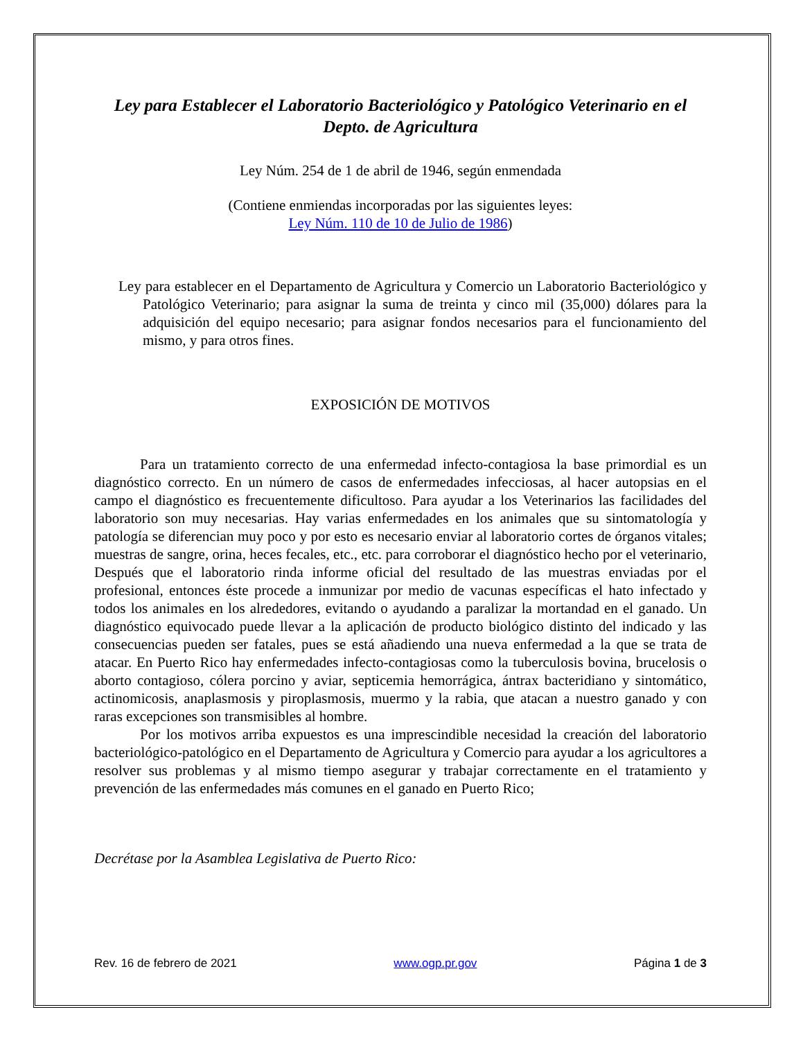Ley para Establecer el Laboratorio Bacteriológico y Patológico Veterinario en el Depto. de Agricultura
Ley Núm. 254 de 1 de abril de 1946, según enmendada
(Contiene enmiendas incorporadas por las siguientes leyes:
Ley Núm. 110 de 10 de Julio de 1986)
Ley para establecer en el Departamento de Agricultura y Comercio un Laboratorio Bacteriológico y Patológico Veterinario; para asignar la suma de treinta y cinco mil (35,000) dólares para la adquisición del equipo necesario; para asignar fondos necesarios para el funcionamiento del mismo, y para otros fines.
EXPOSICIÓN DE MOTIVOS
Para un tratamiento correcto de una enfermedad infecto-contagiosa la base primordial es un diagnóstico correcto. En un número de casos de enfermedades infecciosas, al hacer autopsias en el campo el diagnóstico es frecuentemente dificultoso. Para ayudar a los Veterinarios las facilidades del laboratorio son muy necesarias. Hay varias enfermedades en los animales que su sintomatología y patología se diferencian muy poco y por esto es necesario enviar al laboratorio cortes de órganos vitales; muestras de sangre, orina, heces fecales, etc., etc. para corroborar el diagnóstico hecho por el veterinario, Después que el laboratorio rinda informe oficial del resultado de las muestras enviadas por el profesional, entonces éste procede a inmunizar por medio de vacunas específicas el hato infectado y todos los animales en los alrededores, evitando o ayudando a paralizar la mortandad en el ganado. Un diagnóstico equivocado puede llevar a la aplicación de producto biológico distinto del indicado y las consecuencias pueden ser fatales, pues se está añadiendo una nueva enfermedad a la que se trata de atacar. En Puerto Rico hay enfermedades infecto-contagiosas como la tuberculosis bovina, brucelosis o aborto contagioso, cólera porcino y aviar, septicemia hemorrágica, ántrax bacteridiano y sintomático, actinomicosis, anaplasmosis y piroplasmosis, muermo y la rabia, que atacan a nuestro ganado y con raras excepciones son transmisibles al hombre.
Por los motivos arriba expuestos es una imprescindible necesidad la creación del laboratorio bacteriológico-patológico en el Departamento de Agricultura y Comercio para ayudar a los agricultores a resolver sus problemas y al mismo tiempo asegurar y trabajar correctamente en el tratamiento y prevención de las enfermedades más comunes en el ganado en Puerto Rico;
Decrétase por la Asamblea Legislativa de Puerto Rico:
Rev. 16 de febrero de 2021 www.ogp.pr.gov Página 1 de 3